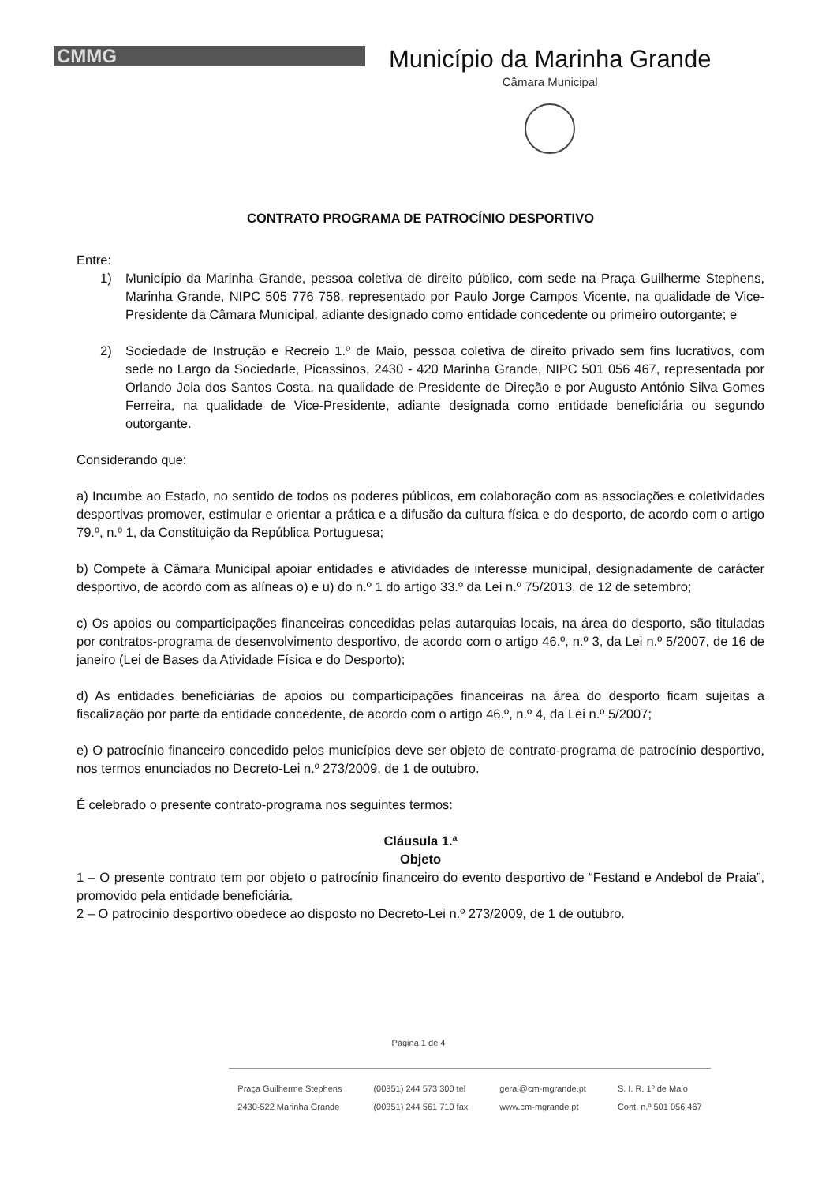CMMG
Município da Marinha Grande
Câmara Municipal
CONTRATO PROGRAMA DE PATROCÍNIO DESPORTIVO
Entre:
1) Município da Marinha Grande, pessoa coletiva de direito público, com sede na Praça Guilherme Stephens, Marinha Grande, NIPC 505 776 758, representado por Paulo Jorge Campos Vicente, na qualidade de Vice-Presidente da Câmara Municipal, adiante designado como entidade concedente ou primeiro outorgante; e
2) Sociedade de Instrução e Recreio 1.º de Maio, pessoa coletiva de direito privado sem fins lucrativos, com sede no Largo da Sociedade, Picassinos, 2430 - 420 Marinha Grande, NIPC 501 056 467, representada por Orlando Joia dos Santos Costa, na qualidade de Presidente de Direção e por Augusto António Silva Gomes Ferreira, na qualidade de Vice-Presidente, adiante designada como entidade beneficiária ou segundo outorgante.
Considerando que:
a) Incumbe ao Estado, no sentido de todos os poderes públicos, em colaboração com as associações e coletividades desportivas promover, estimular e orientar a prática e a difusão da cultura física e do desporto, de acordo com o artigo 79.º, n.º 1, da Constituição da República Portuguesa;
b) Compete à Câmara Municipal apoiar entidades e atividades de interesse municipal, designadamente de carácter desportivo, de acordo com as alíneas o) e u) do n.º 1 do artigo 33.º da Lei n.º 75/2013, de 12 de setembro;
c) Os apoios ou comparticipações financeiras concedidas pelas autarquias locais, na área do desporto, são tituladas por contratos-programa de desenvolvimento desportivo, de acordo com o artigo 46.º, n.º 3, da Lei n.º 5/2007, de 16 de janeiro (Lei de Bases da Atividade Física e do Desporto);
d) As entidades beneficiárias de apoios ou comparticipações financeiras na área do desporto ficam sujeitas a fiscalização por parte da entidade concedente, de acordo com o artigo 46.º, n.º 4, da Lei n.º 5/2007;
e) O patrocínio financeiro concedido pelos municípios deve ser objeto de contrato-programa de patrocínio desportivo, nos termos enunciados no Decreto-Lei n.º 273/2009, de 1 de outubro.
É celebrado o presente contrato-programa nos seguintes termos:
Cláusula 1.ª
Objeto
1 – O presente contrato tem por objeto o patrocínio financeiro do evento desportivo de “Festand e Andebol de Praia”, promovido pela entidade beneficiária.
2 – O patrocínio desportivo obedece ao disposto no Decreto-Lei n.º 273/2009, de 1 de outubro.
Página 1 de 4
Praça Guilherme Stephens
2430-522 Marinha Grande
(00351) 244 573 300 tel
(00351) 244 561 710 fax
geral@cm-mgrande.pt
www.cm-mgrande.pt
S. I. R. 1º de Maio
Cont. n.º 501 056 467